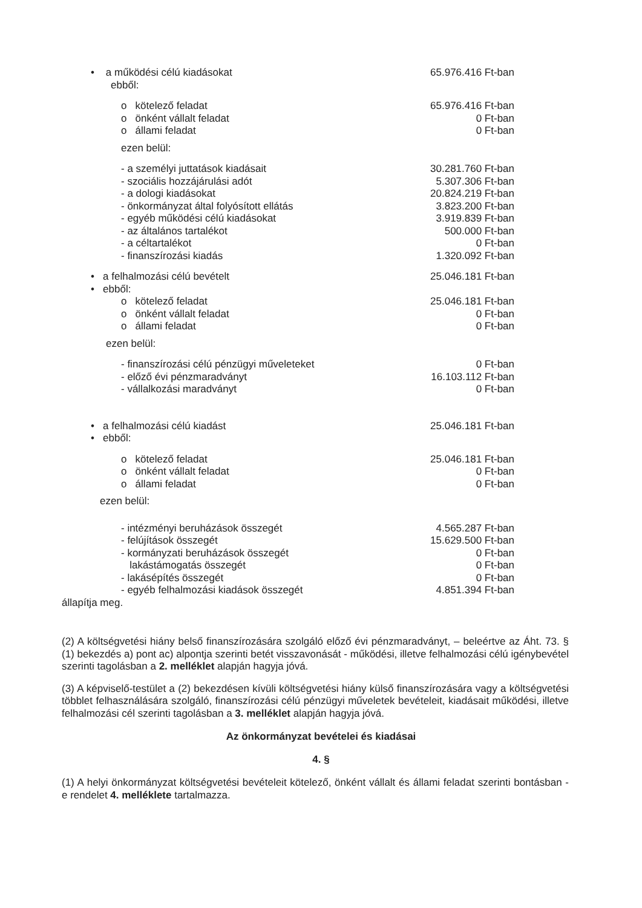• a működési célú kiadásokat
ebből:
65.976.416 Ft-ban
o kötelező feladat 65.976.416 Ft-ban
o önként vállalt feladat 0 Ft-ban
o állami feladat 0 Ft-ban
ezen belül:
- a személyi juttatások kiadásait
30.281.760 Ft-ban
- szociális hozzájárulási adót 5.307.306 Ft-ban
- a dologi kiadásokat 20.824.219 Ft-ban
- önkormányzat által folyósított ellátás
3.823.200 Ft-ban
- egyéb működési célú kiadásokat
3.919.839 Ft-ban
- az általános tartalékot 500.000 Ft-ban
- a céltartalékot 0 Ft-ban
- finanszírozási kiadás 1.320.092 Ft-ban
• a felhalmozási célú bevételt
25.046.181 Ft-ban
• ebből:
o kötelező feladat 25.046.181 Ft-ban
o önként vállalt feladat 0 Ft-ban
o állami feladat 0 Ft-ban
ezen belül:
- finanszírozási célú pénzügyi műveleteket
0 Ft-ban
- előző évi pénzmaradványt 16.103.112 Ft-ban
- vállalkozási maradványt 0 Ft-ban
• a felhalmozási célú kiadást
25.046.181 Ft-ban
• ebből:
o kötelező feladat 25.046.181 Ft-ban
o önként vállalt feladat 0 Ft-ban
o állami feladat 0 Ft-ban
ezen belül:
- intézményi beruházások összegét
4.565.287 Ft-ban
- felújítások összegét 15.629.500 Ft-ban
- kormányzati beruházások összegét
0 Ft-ban
lakástámogatás összegét 0 Ft-ban
- lakásépítés összegét 0 Ft-ban
- egyéb felhalmozási kiadások összegét
4.851.394 Ft-ban
állapítja meg.
(2) A költségvetési hiány belső finanszírozására szolgáló előző évi pénzmaradványt, – beleértve az Áht. 73. § (1) bekezdés a) pont ac) alpontja szerinti betét visszavonását - működési, illetve felhalmozási célú igénybevétel szerinti tagolásban a 2. melléklet alapján hagyja jóvá.
(3) A képviselő-testület a (2) bekezdésen kívüli költségvetési hiány külső finanszírozására vagy a költségvetési többlet felhasználására szolgáló, finanszírozási célú pénzügyi műveletek bevételeit, kiadásait működési, illetve felhalmozási cél szerinti tagolásban a 3. melléklet alapján hagyja jóvá.
Az önkormányzat bevételei és kiadásai
4. §
(1) A helyi önkormányzat költségvetési bevételeit kötelező, önként vállalt és állami feladat szerinti bontásban - e rendelet 4. melléklete tartalmazza.